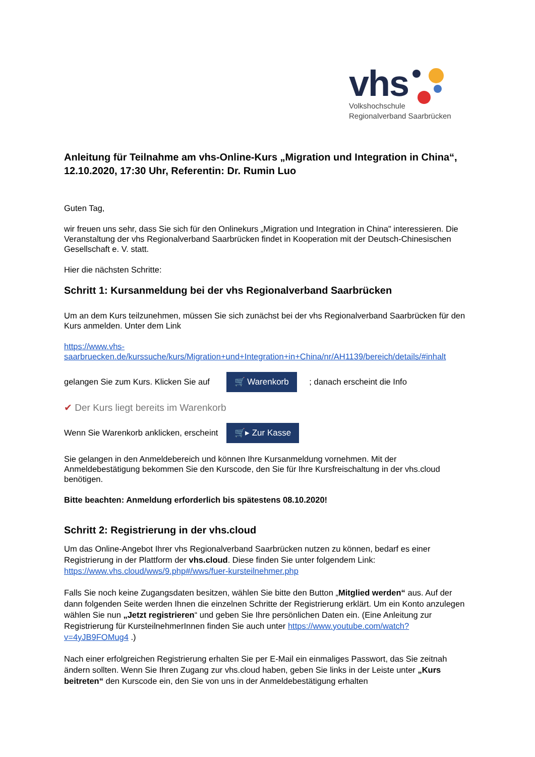vhs
Volkshochschule
Regionalverband Saarbrücken
Anleitung für Teilnahme am vhs-Online-Kurs „Migration und Integration in China“, 12.10.2020, 17:30 Uhr, Referentin: Dr. Rumin Luo
Guten Tag,
wir freuen uns sehr, dass Sie sich für den Onlinekurs „Migration und Integration in China" interessieren. Die Veranstaltung der vhs Regionalverband Saarbrücken findet in Kooperation mit der Deutsch-Chinesischen Gesellschaft e. V. statt.
Hier die nächsten Schritte:
Schritt 1: Kursanmeldung bei der vhs Regionalverband Saarbrücken
Um an dem Kurs teilzunehmen, müssen Sie sich zunächst bei der vhs Regionalverband Saarbrücken für den Kurs anmelden. Unter dem Link
https://www.vhs-saarbruecken.de/kurssuche/kurs/Migration+und+Integration+in+China/nr/AH1139/bereich/details/#inhalt
gelangen Sie zum Kurs. Klicken Sie auf 🛒 Warenkorb ; danach erscheint die Info
✔ Der Kurs liegt bereits im Warenkorb
Wenn Sie Warenkorb anklicken, erscheint 🛒▸ Zur Kasse
Sie gelangen in den Anmeldebereich und können Ihre Kursanmeldung vornehmen. Mit der Anmeldebestätigung bekommen Sie den Kurscode, den Sie für Ihre Kursfreischaltung in der vhs.cloud benötigen.
Bitte beachten: Anmeldung erforderlich bis spätestens 08.10.2020!
Schritt 2: Registrierung in der vhs.cloud
Um das Online-Angebot Ihrer vhs Regionalverband Saarbrücken nutzen zu können, bedarf es einer Registrierung in der Plattform der vhs.cloud. Diese finden Sie unter folgendem Link: https://www.vhs.cloud/wws/9.php#/wws/fuer-kursteilnehmer.php
Falls Sie noch keine Zugangsdaten besitzen, wählen Sie bitte den Button „Mitglied werden“ aus. Auf der dann folgenden Seite werden Ihnen die einzelnen Schritte der Registrierung erklärt. Um ein Konto anzulegen wählen Sie nun „Jetzt registrieren“ und geben Sie Ihre persönlichen Daten ein. (Eine Anleitung zur Registrierung für KursteilnehmerInnen finden Sie auch unter https://www.youtube.com/watch?v=4yJB9FOMug4 .)
Nach einer erfolgreichen Registrierung erhalten Sie per E-Mail ein einmaliges Passwort, das Sie zeitnah ändern sollten. Wenn Sie Ihren Zugang zur vhs.cloud haben, geben Sie links in der Leiste unter „Kurs beitreten“ den Kurscode ein, den Sie von uns in der Anmeldebestätigung erhalten